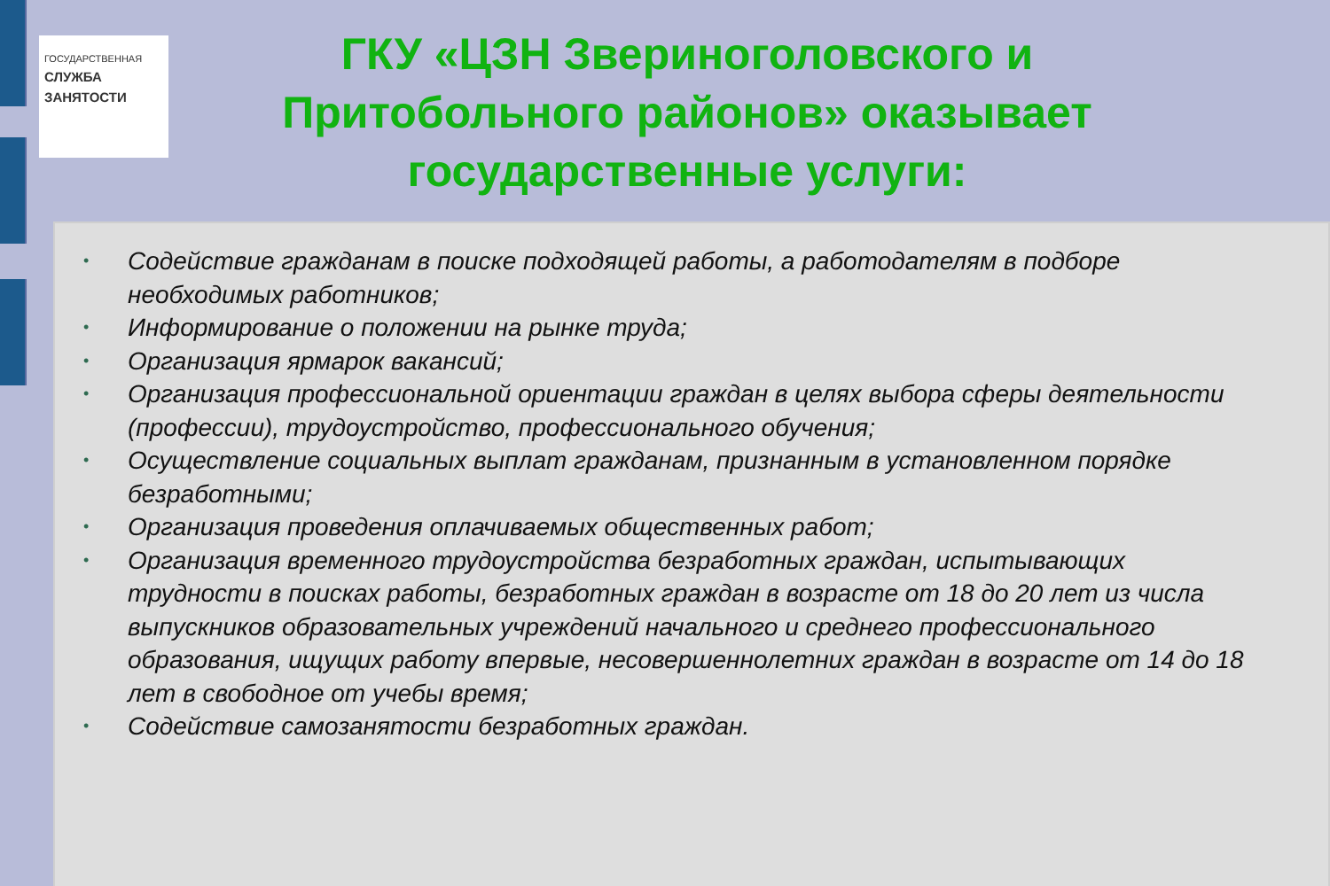ГОСУДАРСТВЕННАЯ
СЛУЖБА
ЗАНЯТОСТИ
ГКУ «ЦЗН Звериноголовского и Притобольного районов» оказывает государственные услуги:
• Содействие гражданам в поиске подходящей работы, а работодателям в подборе необходимых работников;
• Информирование о положении на рынке труда;
• Организация ярмарок вакансий;
• Организация профессиональной ориентации граждан в целях выбора сферы деятельности (профессии), трудоустройство, профессионального обучения;
• Осуществление социальных выплат гражданам, признанным в установленном порядке безработными;
• Организация проведения оплачиваемых общественных работ;
• Организация временного трудоустройства безработных граждан, испытывающих трудности в поисках работы, безработных граждан в возрасте от 18 до 20 лет из числа выпускников образовательных учреждений начального и среднего профессионального образования, ищущих работу впервые, несовершеннолетних граждан в возрасте от 14 до 18 лет в свободное от учебы время;
• Содействие самозанятости безработных граждан.